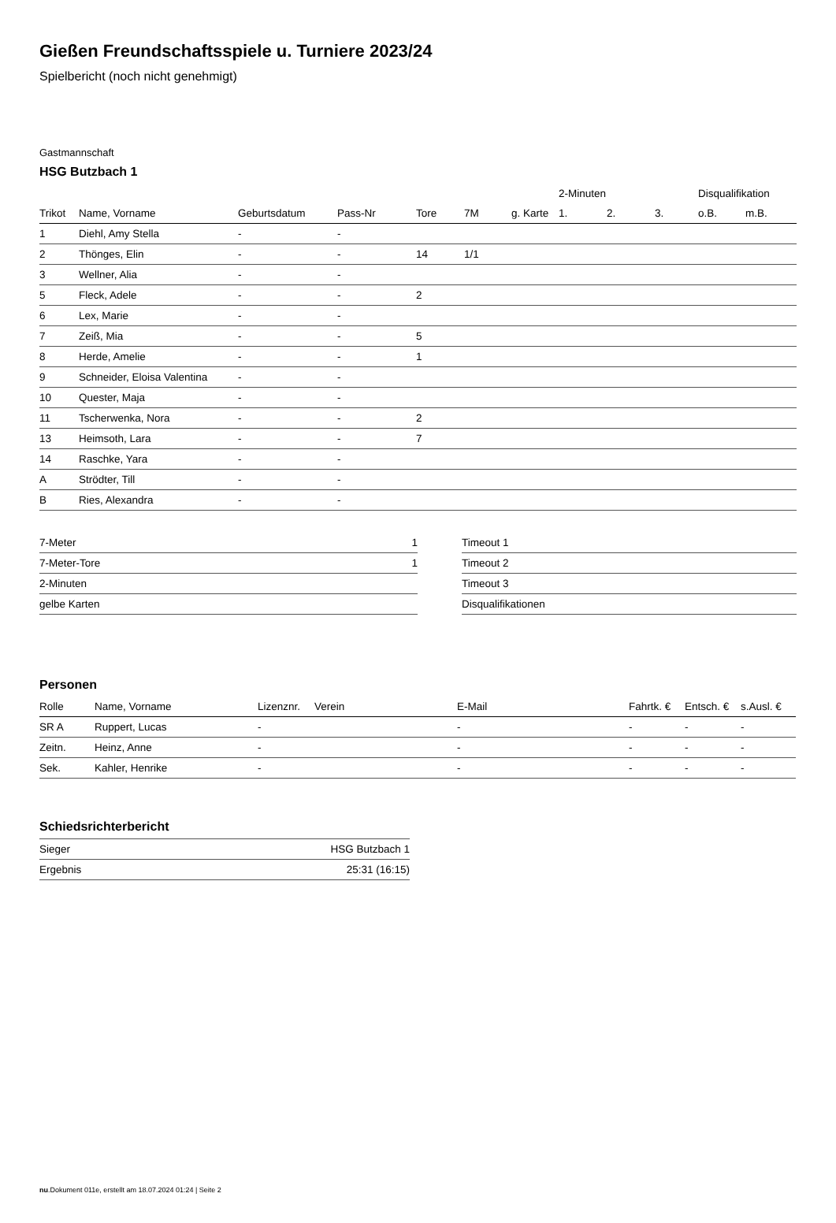Gießen Freundschaftsspiele u. Turniere 2023/24
Spielbericht (noch nicht genehmigt)
Gastmannschaft
HSG Butzbach 1
| | | | | | | | 2-Minuten | | | Disqualifikation | |
| --- | --- | --- | --- | --- | --- | --- | --- | --- | --- | --- | --- |
| Trikot | Name, Vorname | Geburtsdatum | Pass-Nr | Tore | 7M | g. Karte | 1. | 2. | 3. | o.B. | m.B. |
| 1 | Diehl, Amy Stella | - | - | | | | | | | | |
| 2 | Thönges, Elin | - | - | 14 | 1/1 | | | | | | |
| 3 | Wellner, Alia | - | - | | | | | | | | |
| 5 | Fleck, Adele | - | - | 2 | | | | | | | |
| 6 | Lex, Marie | - | - | | | | | | | | |
| 7 | Zeiß, Mia | - | - | 5 | | | | | | | |
| 8 | Herde, Amelie | - | - | 1 | | | | | | | |
| 9 | Schneider, Eloisa Valentina | - | - | | | | | | | | |
| 10 | Quester, Maja | - | - | | | | | | | | |
| 11 | Tscherwenka, Nora | - | - | 2 | | | | | | | |
| 13 | Heimsoth, Lara | - | - | 7 | | | | | | | |
| 14 | Raschke, Yara | - | - | | | | | | | | |
| A | Strödter, Till | - | - | | | | | | | | |
| B | Ries, Alexandra | - | - | | | | | | | | |
| 7-Meter | 1 |
| 7-Meter-Tore | 1 |
| 2-Minuten | |
| gelbe Karten | |
| Timeout 1 |
| Timeout 2 |
| Timeout 3 |
| Disqualifikationen |
Personen
| Rolle | Name, Vorname | Lizenznr. | Verein | E-Mail | Fahrtk. € | Entsch. € | s.Ausl. € |
| --- | --- | --- | --- | --- | --- | --- | --- |
| SR A | Ruppert, Lucas | - | | - | - | - | - |
| Zeitn. | Heinz, Anne | - | | - | - | - | - |
| Sek. | Kahler, Henrike | - | | - | - | - | - |
Schiedsrichterbericht
| Sieger | HSG Butzbach 1 |
| Ergebnis | 25:31 (16:15) |
nu.Dokument 011e, erstellt am 18.07.2024 01:24 | Seite 2